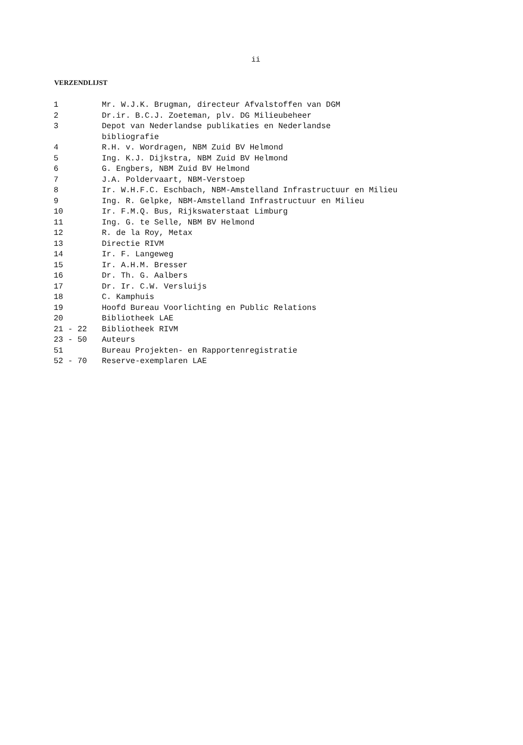ii
VERZENDLIJST
| 1 | Mr. W.J.K. Brugman, directeur Afvalstoffen van DGM |
| 2 | Dr.ir. B.C.J. Zoeteman, plv. DG Milieubeheer |
| 3 | Depot van Nederlandse publikaties en Nederlandse bibliografie |
| 4 | R.H. v. Wordragen, NBM Zuid BV Helmond |
| 5 | Ing. K.J. Dijkstra, NBM Zuid BV Helmond |
| 6 | G. Engbers, NBM Zuid BV Helmond |
| 7 | J.A. Poldervaart, NBM-Verstoep |
| 8 | Ir. W.H.F.C. Eschbach, NBM-Amstelland Infrastructuur en Milieu |
| 9 | Ing. R. Gelpke, NBM-Amstelland Infrastructuur en Milieu |
| 10 | Ir. F.M.Q. Bus, Rijkswaterstaat Limburg |
| 11 | Ing. G. te Selle, NBM BV Helmond |
| 12 | R. de la Roy, Metax |
| 13 | Directie RIVM |
| 14 | Ir. F. Langeweg |
| 15 | Ir. A.H.M. Bresser |
| 16 | Dr. Th. G. Aalbers |
| 17 | Dr. Ir. C.W. Versluijs |
| 18 | C. Kamphuis |
| 19 | Hoofd Bureau Voorlichting en Public Relations |
| 20 | Bibliotheek LAE |
| 21 - 22 | Bibliotheek RIVM |
| 23 - 50 | Auteurs |
| 51 | Bureau Projekten- en Rapportenregistratie |
| 52 - 70 | Reserve-exemplaren LAE |